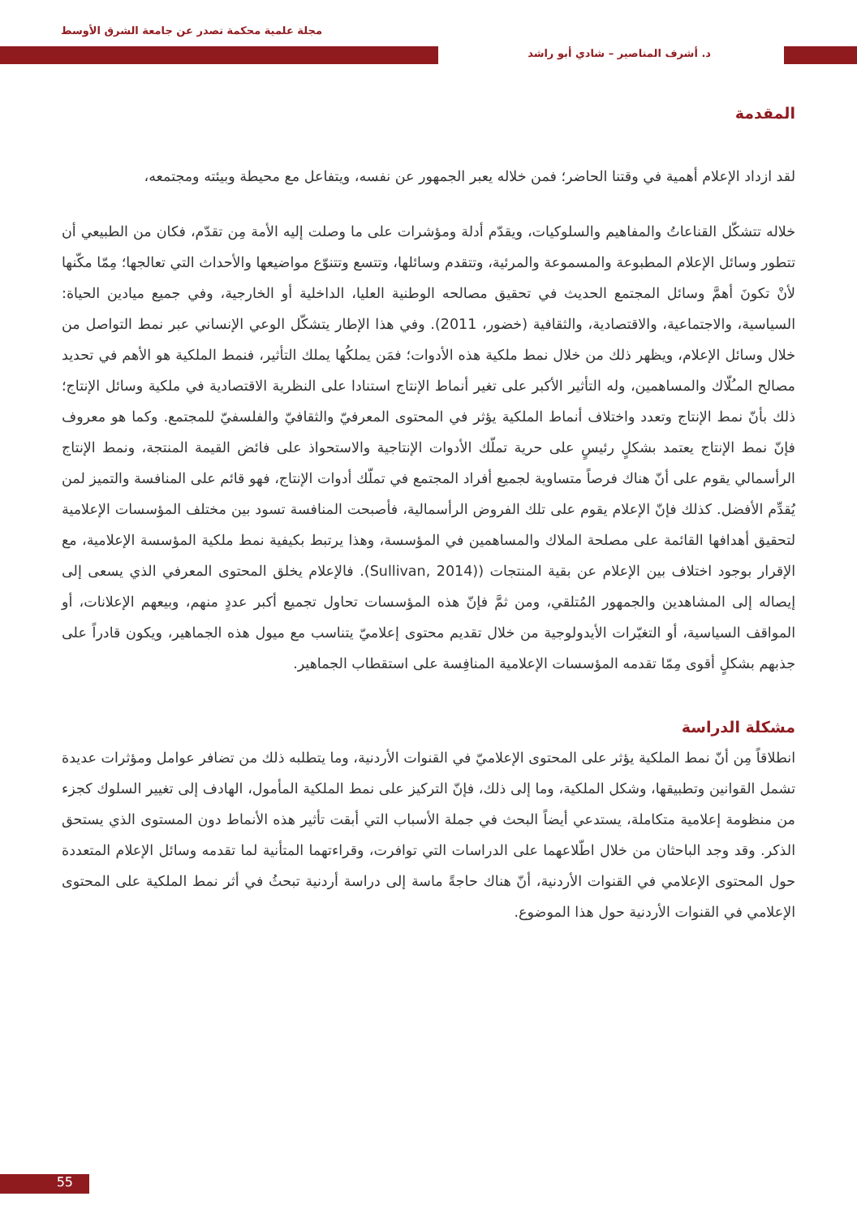مجلة علمية محكمة تصدر عن جامعة الشرق الأوسط
د. أشرف المناصير – شادي أبو راشد
المقدمة
لقد ازداد الإعلام أهمية في وقتنا الحاضر؛ فمن خلاله يعبر الجمهور عن نفسه، ويتفاعل مع محيطة وبيئته ومجتمعه،
خلاله تتشكّل القناعاتُ والمفاهيم والسلوكيات، ويقدّم أدلة ومؤشرات على ما وصلت إليه الأمة مِن تقدّم، فكان من الطبيعي أن تتطور وسائل الإعلام المطبوعة والمسموعة والمرئية، وتتقدم وسائلها، وتتسع وتتنوّع مواضيعها والأحداث التي تعالجها؛ مِمّا مكّنها لأنْ تكونَ أهمَّ وسائل المجتمع الحديث في تحقيق مصالحه الوطنية العليا، الداخلية أو الخارجية، وفي جميع ميادين الحياة: السياسية، والاجتماعية، والاقتصادية، والثقافية (خضور، 2011). وفي هذا الإطار يتشكّل الوعي الإنساني عبر نمط التواصل من خلال وسائل الإعلام، ويظهر ذلك من خلال نمط ملكية هذه الأدوات؛ فمَن يملكُها يملك التأثير، فنمط الملكية هو الأهم في تحديد مصالح المـُلّاك والمساهمين، وله التأثير الأكبر على تغير أنماط الإنتاج استنادا على النظرية الاقتصادية في ملكية وسائل الإنتاج؛ ذلك بأنّ نمط الإنتاج وتعدد واختلاف أنماط الملكية يؤثر في المحتوى المعرفيّ والثقافيّ والفلسفيّ للمجتمع. وكما هو معروف فإنّ نمط الإنتاج يعتمد بشكلٍ رئيسٍ على حرية تملّك الأدوات الإنتاجية والاستحواذ على فائض القيمة المنتجة، ونمط الإنتاج الرأسمالي يقوم على أنّ هناك فرصاً متساوية لجميع أفراد المجتمع في تملّك أدوات الإنتاج، فهو قائم على المنافسة والتميز لمن يُقدِّم الأفضل. كذلك فإنّ الإعلام يقوم على تلك الفروض الرأسمالية، فأصبحت المنافسة تسود بين مختلف المؤسسات الإعلامية لتحقيق أهدافها القائمة على مصلحة الملاك والمساهمين في المؤسسة، وهذا يرتبط بكيفية نمط ملكية المؤسسة الإعلامية، مع الإقرار بوجود اختلاف بين الإعلام عن بقية المنتجات ((Sullivan, 2014). فالإعلام يخلق المحتوى المعرفي الذي يسعى إلى إيصاله إلى المشاهدين والجمهور المُتلقي، ومن ثمَّ فإنّ هذه المؤسسات تحاول تجميع أكبر عددٍ منهم، وبيعهم الإعلانات، أو المواقف السياسية، أو التغيّرات الأيدولوجية من خلال تقديم محتوى إعلاميّ يتناسب مع ميول هذه الجماهير، ويكون قادراً على جذبهم بشكلٍ أقوى مِمّا تقدمه المؤسسات الإعلامية المنافِسة على استقطاب الجماهير.
مشكلة الدراسة
انطلاقاً مِن أنّ نمط الملكية يؤثر على المحتوى الإعلاميّ في القنوات الأردنية، وما يتطلبه ذلك من تضافر عوامل ومؤثرات عديدة تشمل القوانين وتطبيقها، وشكل الملكية، وما إلى ذلك، فإنّ التركيز على نمط الملكية المأمول، الهادف إلى تغيير السلوك كجزء من منظومة إعلامية متكاملة، يستدعي أيضاً البحث في جملة الأسباب التي أبقت تأثير هذه الأنماط دون المستوى الذي يستحق الذكر. وقد وجد الباحثان من خلال اطّلاعهما على الدراسات التي توافرت، وقراءتهما المتأنية لما تقدمه وسائل الإعلام المتعددة حول المحتوى الإعلامي في القنوات الأردنية، أنّ هناك حاجةً ماسة إلى دراسة أردنية تبحثُ في أثر نمط الملكية على المحتوى الإعلامي في القنوات الأردنية حول هذا الموضوع.
55